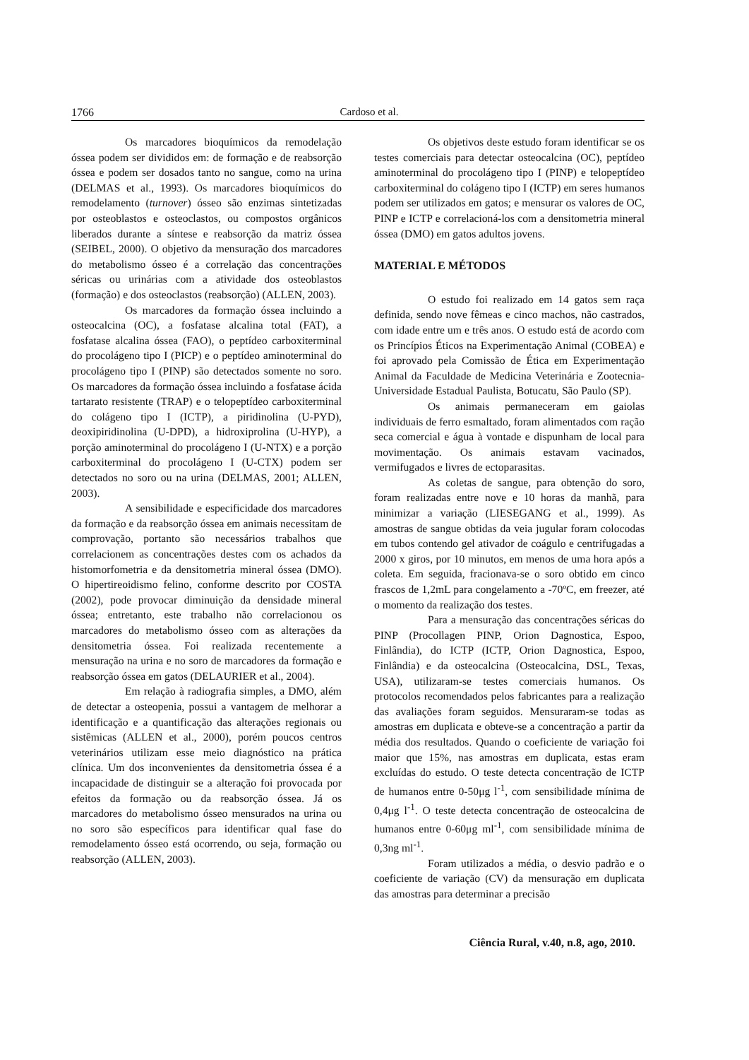1766 Cardoso et al.
Os marcadores bioquímicos da remodelação óssea podem ser divididos em: de formação e de reabsorção óssea e podem ser dosados tanto no sangue, como na urina (DELMAS et al., 1993). Os marcadores bioquímicos do remodelamento (turnover) ósseo são enzimas sintetizadas por osteoblastos e osteoclastos, ou compostos orgânicos liberados durante a síntese e reabsorção da matriz óssea (SEIBEL, 2000). O objetivo da mensuração dos marcadores do metabolismo ósseo é a correlação das concentrações séricas ou urinárias com a atividade dos osteoblastos (formação) e dos osteoclastos (reabsorção) (ALLEN, 2003).
Os marcadores da formação óssea incluindo a osteocalcina (OC), a fosfatase alcalina total (FAT), a fosfatase alcalina óssea (FAO), o peptídeo carboxiterminal do procolágeno tipo I (PICP) e o peptídeo aminoterminal do procolágeno tipo I (PINP) são detectados somente no soro. Os marcadores da formação óssea incluindo a fosfatase ácida tartarato resistente (TRAP) e o telopeptídeo carboxiterminal do colágeno tipo I (ICTP), a piridinolina (U-PYD), deoxipiridinolina (U-DPD), a hidroxiprolina (U-HYP), a porção aminoterminal do procolágeno I (U-NTX) e a porção carboxiterminal do procolágeno I (U-CTX) podem ser detectados no soro ou na urina (DELMAS, 2001; ALLEN, 2003).
A sensibilidade e especificidade dos marcadores da formação e da reabsorção óssea em animais necessitam de comprovação, portanto são necessários trabalhos que correlacionem as concentrações destes com os achados da histomorfometria e da densitometria mineral óssea (DMO). O hipertireoidismo felino, conforme descrito por COSTA (2002), pode provocar diminuição da densidade mineral óssea; entretanto, este trabalho não correlacionou os marcadores do metabolismo ósseo com as alterações da densitometria óssea. Foi realizada recentemente a mensuração na urina e no soro de marcadores da formação e reabsorção óssea em gatos (DELAURIER et al., 2004).
Em relação à radiografia simples, a DMO, além de detectar a osteopenia, possui a vantagem de melhorar a identificação e a quantificação das alterações regionais ou sistêmicas (ALLEN et al., 2000), porém poucos centros veterinários utilizam esse meio diagnóstico na prática clínica. Um dos inconvenientes da densitometria óssea é a incapacidade de distinguir se a alteração foi provocada por efeitos da formação ou da reabsorção óssea. Já os marcadores do metabolismo ósseo mensurados na urina ou no soro são específicos para identificar qual fase do remodelamento ósseo está ocorrendo, ou seja, formação ou reabsorção (ALLEN, 2003).
Os objetivos deste estudo foram identificar se os testes comerciais para detectar osteocalcina (OC), peptídeo aminoterminal do procolágeno tipo I (PINP) e telopeptídeo carboxiterminal do colágeno tipo I (ICTP) em seres humanos podem ser utilizados em gatos; e mensurar os valores de OC, PINP e ICTP e correlacioná-los com a densitometria mineral óssea (DMO) em gatos adultos jovens.
MATERIAL E MÉTODOS
O estudo foi realizado em 14 gatos sem raça definida, sendo nove fêmeas e cinco machos, não castrados, com idade entre um e três anos. O estudo está de acordo com os Princípios Éticos na Experimentação Animal (COBEA) e foi aprovado pela Comissão de Ética em Experimentação Animal da Faculdade de Medicina Veterinária e Zootecnia-Universidade Estadual Paulista, Botucatu, São Paulo (SP).
Os animais permaneceram em gaiolas individuais de ferro esmaltado, foram alimentados com ração seca comercial e água à vontade e dispunham de local para movimentação. Os animais estavam vacinados, vermifugados e livres de ectoparasitas.
As coletas de sangue, para obtenção do soro, foram realizadas entre nove e 10 horas da manhã, para minimizar a variação (LIESEGANG et al., 1999). As amostras de sangue obtidas da veia jugular foram colocodas em tubos contendo gel ativador de coágulo e centrifugadas a 2000 x giros, por 10 minutos, em menos de uma hora após a coleta. Em seguida, fracionava-se o soro obtido em cinco frascos de 1,2mL para congelamento a -70ºC, em freezer, até o momento da realização dos testes.
Para a mensuração das concentrações séricas do PINP (Procollagen PINP, Orion Dagnostica, Espoo, Finlândia), do ICTP (ICTP, Orion Dagnostica, Espoo, Finlândia) e da osteocalcina (Osteocalcina, DSL, Texas, USA), utilizaram-se testes comerciais humanos. Os protocolos recomendados pelos fabricantes para a realização das avaliações foram seguidos. Mensuraram-se todas as amostras em duplicata e obteve-se a concentração a partir da média dos resultados. Quando o coeficiente de variação foi maior que 15%, nas amostras em duplicata, estas eram excluídas do estudo. O teste detecta concentração de ICTP de humanos entre 0-50μg l<sup>-1</sup>, com sensibilidade mínima de 0,4μg l<sup>-1</sup>. O teste detecta concentração de osteocalcina de humanos entre 0-60μg ml<sup>-1</sup>, com sensibilidade mínima de 0,3ng ml<sup>-1</sup>.
Foram utilizados a média, o desvio padrão e o coeficiente de variação (CV) da mensuração em duplicata das amostras para determinar a precisão
Ciência Rural, v.40, n.8, ago, 2010.